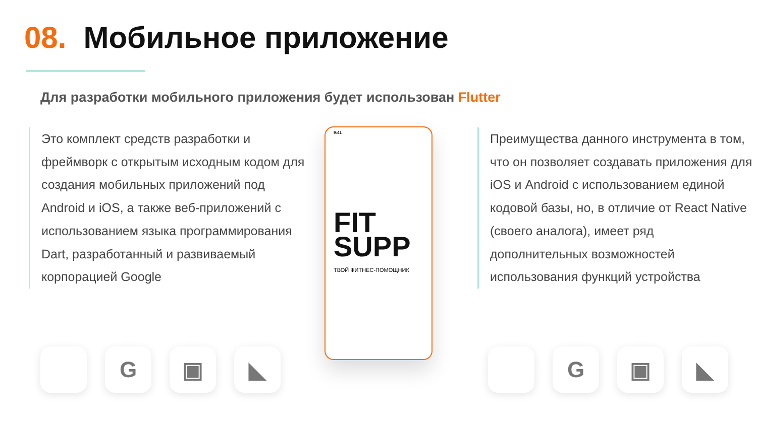08. Мобильное приложение
Для разработки мобильного приложения будет использован Flutter
Это комплект средств разработки и фреймворк с открытым исходным кодом для создания мобильных приложений под Android и iOS, а также веб-приложений с использованием языка программирования Dart, разработанный и развиваемый корпорацией Google
9:41
FIT
SUPP
ТВОЙ ФИТНЕС-ПОМОЩНИК
Преимущества данного инструмента в том, что он позволяет создавать приложения для iOS и Android с использованием единой кодовой базы, но, в отличие от React Native (своего аналога), имеет ряд дополнительных возможностей использования функций устройства
G ▣ ◣
G ▣ ◣